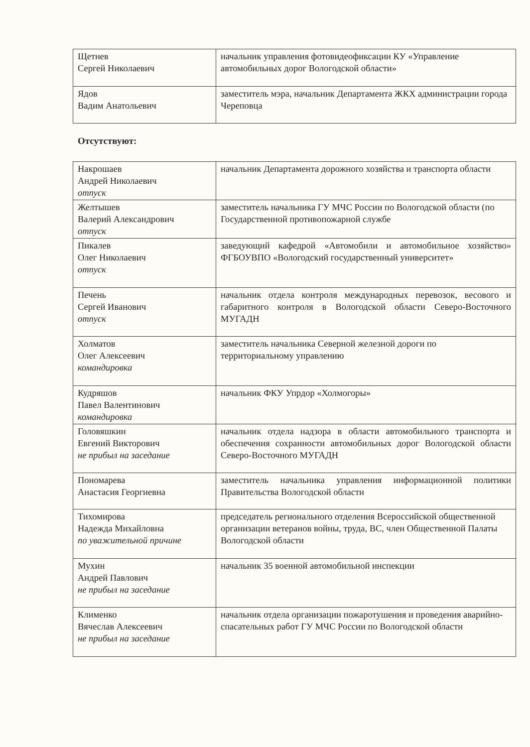| Щетнев Сергей Николаевич | начальник управления фотовидеофиксации КУ «Управление автомобильных дорог Вологодской области» |
| Ядов Вадим Анатольевич | заместитель мэра, начальник Департамента ЖКХ администрации города Череповца |
Отсутствуют:
| Накрошаев Андрей Николаевич отпуск | начальник Департамента дорожного хозяйства и транспорта области |
| Желтышев Валерий Александрович отпуск | заместитель начальника ГУ МЧС России по Вологодской области (по Государственной противопожарной службе |
| Пикалев Олег Николаевич отпуск | заведующий кафедрой «Автомобили и автомобильное хозяйство» ФГБОУВПО «Вологодский государственный университет» |
| Печень Сергей Иванович отпуск | начальник отдела контроля международных перевозок, весового и габаритного контроля в Вологодской области Северо-Восточного МУГАДН |
| Холматов Олег Алексеевич командировка | заместитель начальника Северной железной дороги по территориальному управлению |
| Кудряшов Павел Валентинович командировка | начальник ФКУ Упрдор «Холмогоры» |
| Головяшкин Евгений Викторович не прибыл на заседание | начальник отдела надзора в области автомобильного транспорта и обеспечения сохранности автомобильных дорог Вологодской области Северо-Восточного МУГАДН |
| Пономарева Анастасия Георгиевна | заместитель начальника управления информационной политики Правительства Вологодской области |
| Тихомирова Надежда Михайловна по уважительной причине | председатель регионального отделения Всероссийской общественной организации ветеранов войны, труда, ВС, член Общественной Палаты Вологодской области |
| Мухин Андрей Павлович не прибыл на заседание | начальник 35 военной автомобильной инспекции |
| Клименко Вячеслав Алексеевич не прибыл на заседание | начальник отдела организации пожаротушения и проведения аварийно-спасательных работ ГУ МЧС России по Вологодской области |